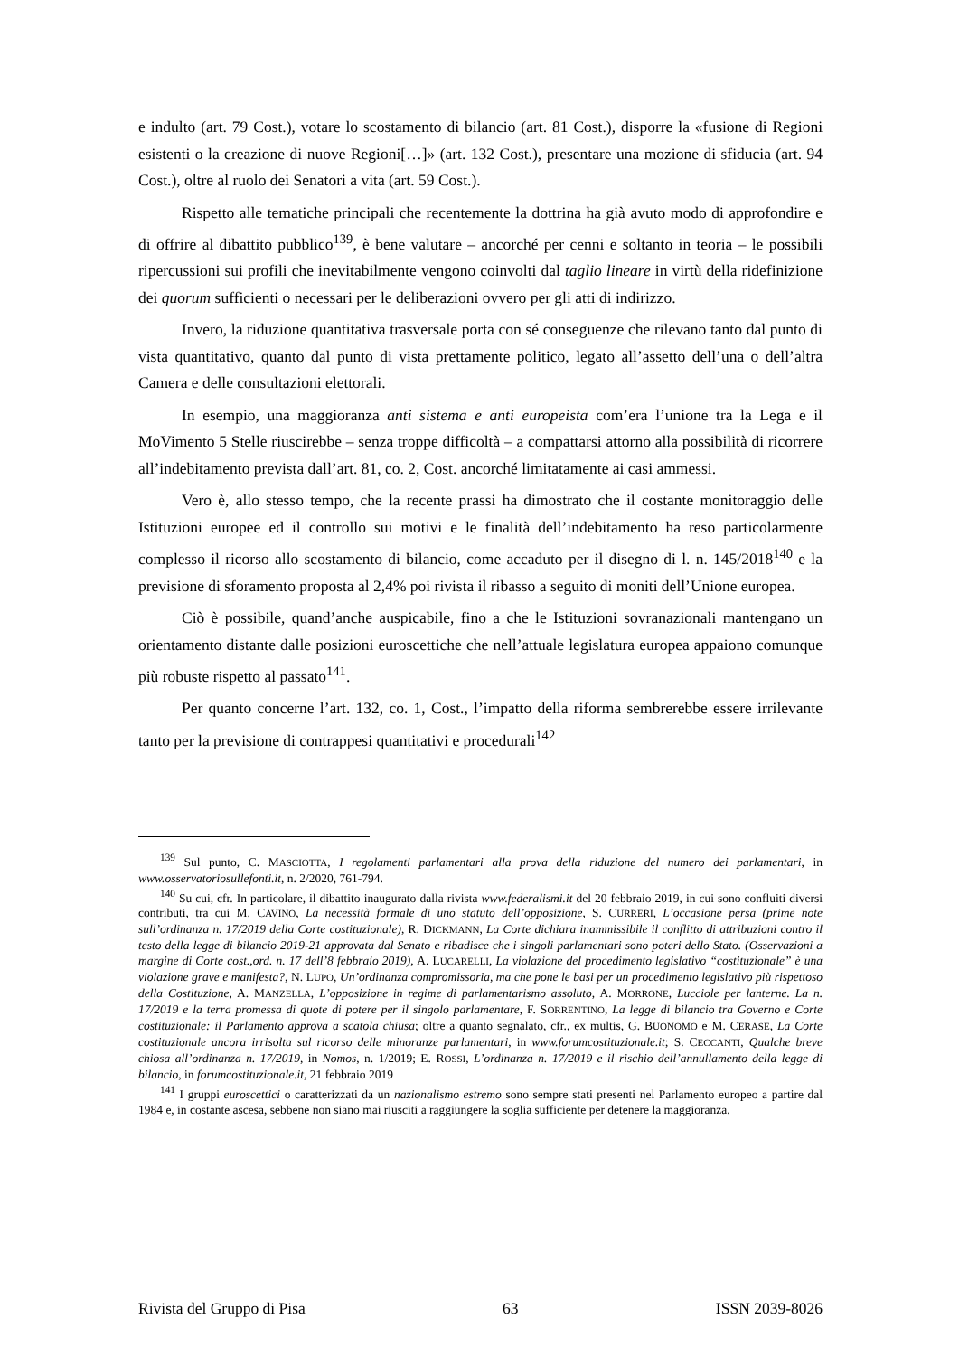e indulto (art. 79 Cost.), votare lo scostamento di bilancio (art. 81 Cost.), disporre la «fusione di Regioni esistenti o la creazione di nuove Regioni[…]» (art. 132 Cost.), presentare una mozione di sfiducia (art. 94 Cost.), oltre al ruolo dei Senatori a vita (art. 59 Cost.).
Rispetto alle tematiche principali che recentemente la dottrina ha già avuto modo di approfondire e di offrire al dibattito pubblico<sup>139</sup>, è bene valutare – ancorché per cenni e soltanto in teoria – le possibili ripercussioni sui profili che inevitabilmente vengono coinvolti dal taglio lineare in virtù della ridefinizione dei quorum sufficienti o necessari per le deliberazioni ovvero per gli atti di indirizzo.
Invero, la riduzione quantitativa trasversale porta con sé conseguenze che rilevano tanto dal punto di vista quantitativo, quanto dal punto di vista prettamente politico, legato all’assetto dell’una o dell’altra Camera e delle consultazioni elettorali.
In esempio, una maggioranza anti sistema e anti europeista com’era l’unione tra la Lega e il MoVimento 5 Stelle riuscirebbe – senza troppe difficoltà – a compattarsi attorno alla possibilità di ricorrere all’indebitamento prevista dall’art. 81, co. 2, Cost. ancorché limitatamente ai casi ammessi.
Vero è, allo stesso tempo, che la recente prassi ha dimostrato che il costante monitoraggio delle Istituzioni europee ed il controllo sui motivi e le finalità dell’indebitamento ha reso particolarmente complesso il ricorso allo scostamento di bilancio, come accaduto per il disegno di l. n. 145/2018<sup>140</sup> e la previsione di sforamento proposta al 2,4% poi rivista il ribasso a seguito di moniti dell’Unione europea.
Ciò è possibile, quand’anche auspicabile, fino a che le Istituzioni sovranazionali mantengano un orientamento distante dalle posizioni euroscettiche che nell’attuale legislatura europea appaiono comunque più robuste rispetto al passato<sup>141</sup>.
Per quanto concerne l’art. 132, co. 1, Cost., l’impatto della riforma sembrerebbe essere irrilevante tanto per la previsione di contrappesi quantitativi e procedurali<sup>142</sup>
<sup>139</sup> Sul punto, C. MASCIOTTA, I regolamenti parlamentari alla prova della riduzione del numero dei parlamentari, in www.osservatoriosullefonti.it, n. 2/2020, 761-794.
<sup>140</sup> Su cui, cfr. In particolare, il dibattito inaugurato dalla rivista www.federalismi.it del 20 febbraio 2019, in cui sono confluiti diversi contributi, tra cui M. CAVINO, La necessità formale di uno statuto dell’opposizione, S. CURRERI, L’occasione persa (prime note sull’ordinanza n. 17/2019 della Corte costituzionale), R. DICKMANN, La Corte dichiara inammissibile il conflitto di attribuzioni contro il testo della legge di bilancio 2019-21 approvata dal Senato e ribadisce che i singoli parlamentari sono poteri dello Stato. (Osservazioni a margine di Corte cost.,ord. n. 17 dell’8 febbraio 2019), A. LUCARELLI, La violazione del procedimento legislativo “costituzionale” è una violazione grave e manifesta?, N. LUPO, Un’ordinanza compromissoria, ma che pone le basi per un procedimento legislativo più rispettoso della Costituzione, A. MANZELLA, L’opposizione in regime di parlamentarismo assoluto, A. MORRONE, Lucciole per lanterne. La n. 17/2019 e la terra promessa di quote di potere per il singolo parlamentare, F. SORRENTINO, La legge di bilancio tra Governo e Corte costituzionale: il Parlamento approva a scatola chiusa; oltre a quanto segnalato, cfr., ex multis, G. BUONOMO e M. CERASE, La Corte costituzionale ancora irrisolta sul ricorso delle minoranze parlamentari, in www.forumcostituzionale.it; S. CECCANTI, Qualche breve chiosa all’ordinanza n. 17/2019, in Nomos, n. 1/2019; E. ROSSI, L’ordinanza n. 17/2019 e il rischio dell’annullamento della legge di bilancio, in forumcostituzionale.it, 21 febbraio 2019
<sup>141</sup> I gruppi euroscettici o caratterizzati da un nazionalismo estremo sono sempre stati presenti nel Parlamento europeo a partire dal 1984 e, in costante ascesa, sebbene non siano mai riusciti a raggiungere la soglia sufficiente per detenere la maggioranza.
Rivista del Gruppo di Pisa 63 ISSN 2039-8026